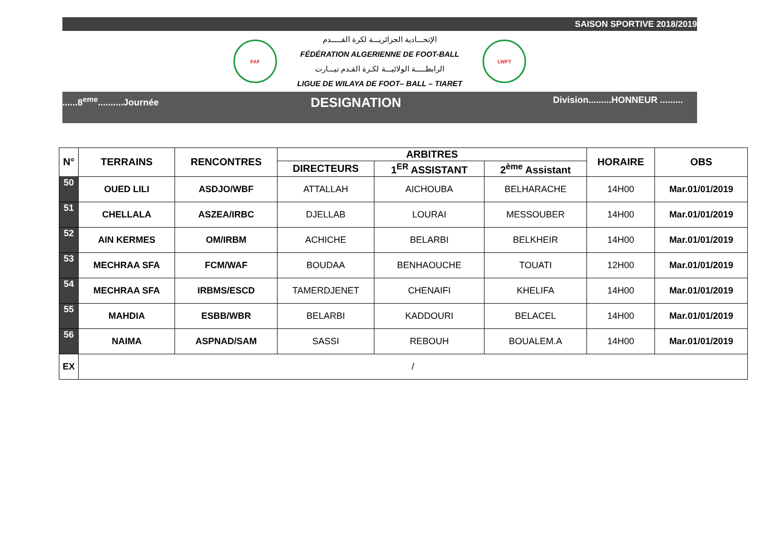SAISON SPORTIVE 2018/2019
FAF
الإتحـــادية الجزائريـــة لكرة القـــــدم
FÉDÉRATION ALGERIENNE DE FOOT-BALL
الرابطـــــة الولائيـــة لكـرة القـدم تيـــارت
LIGUE DE WILAYA DE FOOT– BALL – TIARET
LWFT
......8<sup>eme</sup>..........Journée DESIGNATION Division.........HONNEUR .........
| N° | TERRAINS | RENCONTRES | ARBITRES | | | HORAIRE | OBS |
| --- | --- | --- | --- | --- | --- | --- | --- |
| | | | DIRECTEURS | 1<sup>ER</sup> ASSISTANT | 2<sup>ème</sup> Assistant | | |
| 50 | OUED LILI | ASDJO/WBF | ATTALLAH | AICHOUBA | BELHARACHE | 14H00 | Mar.01/01/2019 |
| 51 | CHELLALA | ASZEA/IRBC | DJELLAB | LOURAI | MESSOUBER | 14H00 | Mar.01/01/2019 |
| 52 | AIN KERMES | OM/IRBM | ACHICHE | BELARBI | BELKHEIR | 14H00 | Mar.01/01/2019 |
| 53 | MECHRAA SFA | FCM/WAF | BOUDAA | BENHAOUCHE | TOUATI | 12H00 | Mar.01/01/2019 |
| 54 | MECHRAA SFA | IRBMS/ESCD | TAMERDJENET | CHENAIFI | KHELIFA | 14H00 | Mar.01/01/2019 |
| 55 | MAHDIA | ESBB/WBR | BELARBI | KADDOURI | BELACEL | 14H00 | Mar.01/01/2019 |
| 56 | NAIMA | ASPNAD/SAM | SASSI | REBOUH | BOUALEM.A | 14H00 | Mar.01/01/2019 |
| EX | / | | | | | | |